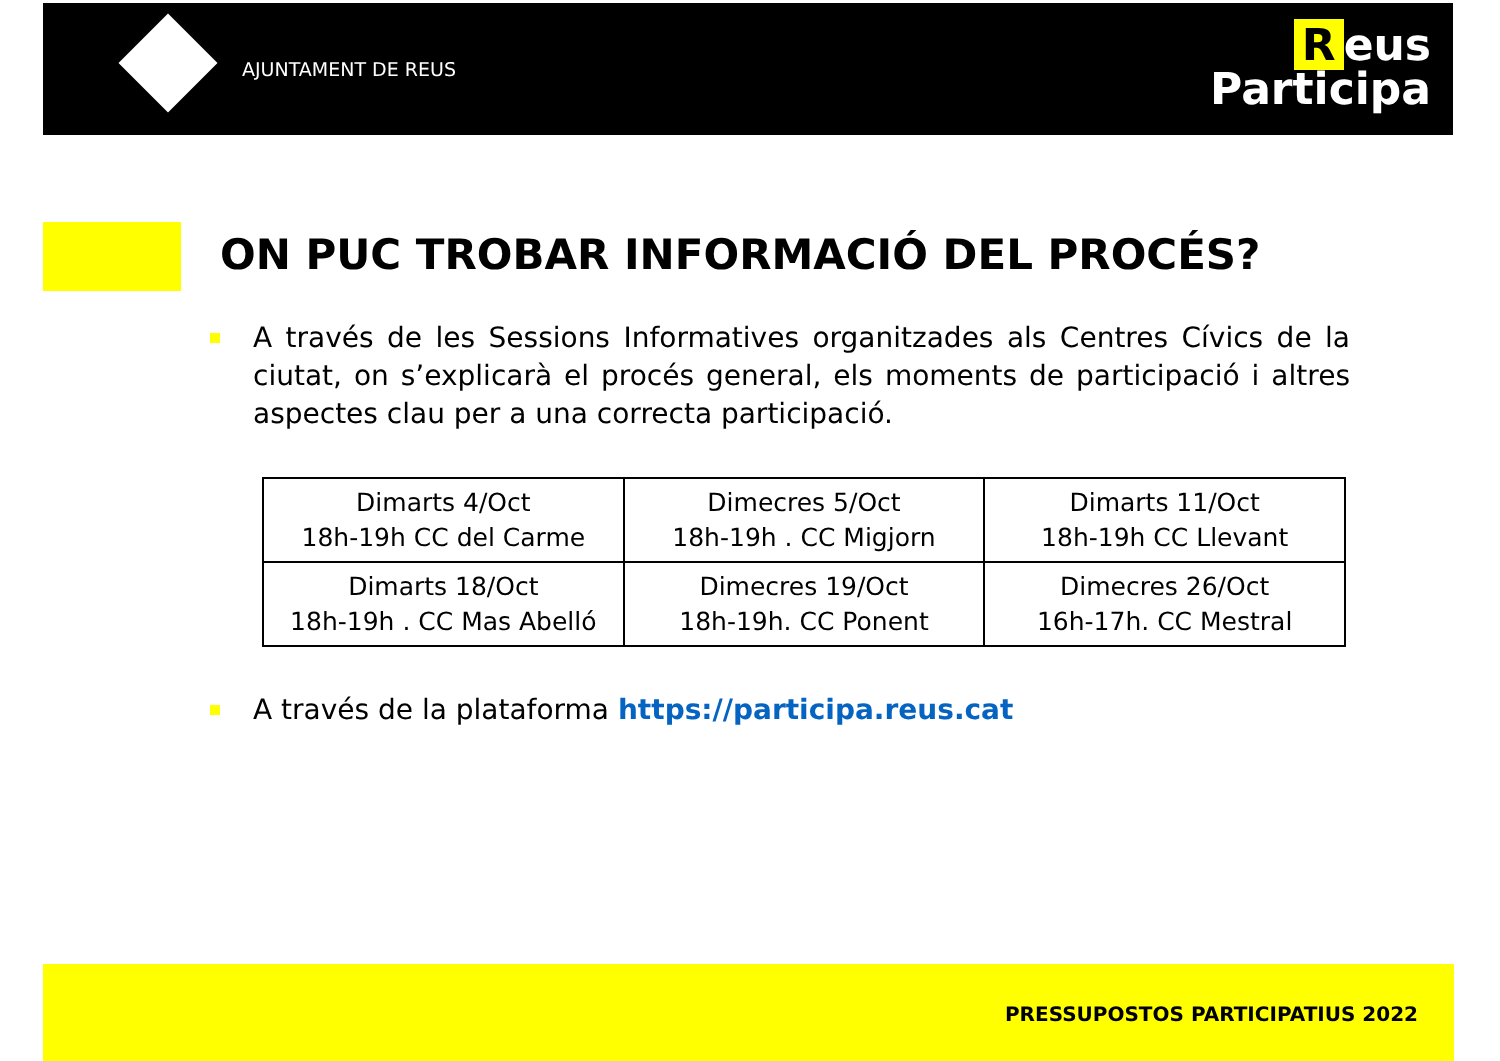AJUNTAMENT DE REUS
Reus
Participa
ON PUC TROBAR INFORMACIÓ DEL PROCÉS?
A través de les Sessions Informatives organitzades als Centres Cívics de la ciutat, on s’explicarà el procés general, els moments de participació i altres aspectes clau per a una correcta participació.
| Dimarts 4/Oct 18h-19h CC del Carme | Dimecres 5/Oct 18h-19h . CC Migjorn | Dimarts 11/Oct 18h-19h CC Llevant |
| Dimarts 18/Oct 18h-19h . CC Mas Abelló | Dimecres 19/Oct 18h-19h. CC Ponent | Dimecres 26/Oct 16h-17h. CC Mestral |
A través de la plataforma https://participa.reus.cat
PRESSUPOSTOS PARTICIPATIUS 2022